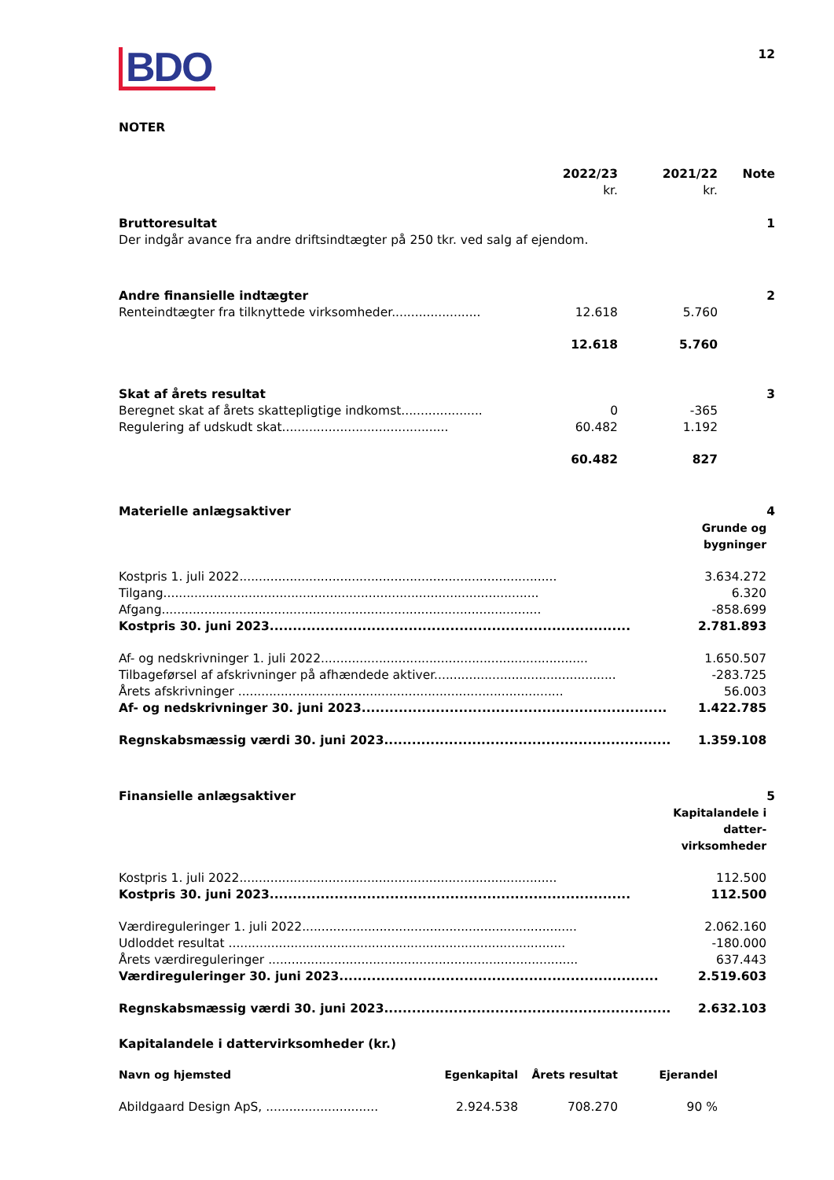BDO
12
NOTER
| | 2022/23 | 2021/22 | Note |
| | kr. | kr. | |
| Bruttoresultat | | | 1 |
| Der indgår avance fra andre driftsindtægter på 250 tkr. ved salg af ejendom. | | | |
| Andre finansielle indtægter | | | 2 |
| Renteindtægter fra tilknyttede virksomheder....................... | 12.618 | 5.760 | |
| | 12.618 | 5.760 | |
| Skat af årets resultat | | | 3 |
| Beregnet skat af årets skattepligtige indkomst..................... | 0 | -365 | |
| Regulering af udskudt skat........................................... | 60.482 | 1.192 | |
| | 60.482 | 827 | |
| Materielle anlægsaktiver | | 4 |
| | Grunde og bygninger | |
| Kostpris 1. juli 2022.................................................................................. | 3.634.272 | |
| Tilgang................................................................................................. | 6.320 | |
| Afgang.................................................................................................. | -858.699 | |
| Kostpris 30. juni 2023.............................................................................. | 2.781.893 | |
| Af- og nedskrivninger 1. juli 2022..................................................................... | 1.650.507 | |
| Tilbageførsel af afskrivninger på afhændede aktiver............................................... | -283.725 | |
| Årets afskrivninger .................................................................................... | 56.003 | |
| Af- og nedskrivninger 30. juni 2023.................................................................. | 1.422.785 | |
| Regnskabsmæssig værdi 30. juni 2023.............................................................. | 1.359.108 | |
| Finansielle anlægsaktiver | | 5 |
| | Kapitalandele i datter- virksomheder | |
| Kostpris 1. juli 2022.................................................................................. | 112.500 | |
| Kostpris 30. juni 2023.............................................................................. | 112.500 | |
| Værdireguleringer 1. juli 2022....................................................................... | 2.062.160 | |
| Udloddet resultat ....................................................................................... | -180.000 | |
| Årets værdireguleringer ................................................................................ | 637.443 | |
| Værdireguleringer 30. juni 2023..................................................................... | 2.519.603 | |
| Regnskabsmæssig værdi 30. juni 2023.............................................................. | 2.632.103 | |
Kapitalandele i dattervirksomheder (kr.)
| Navn og hjemsted | Egenkapital | Årets resultat | Ejerandel |
| --- | --- | --- | --- |
| Abildgaard Design ApS, ............................. | 2.924.538 | 708.270 | 90 % |